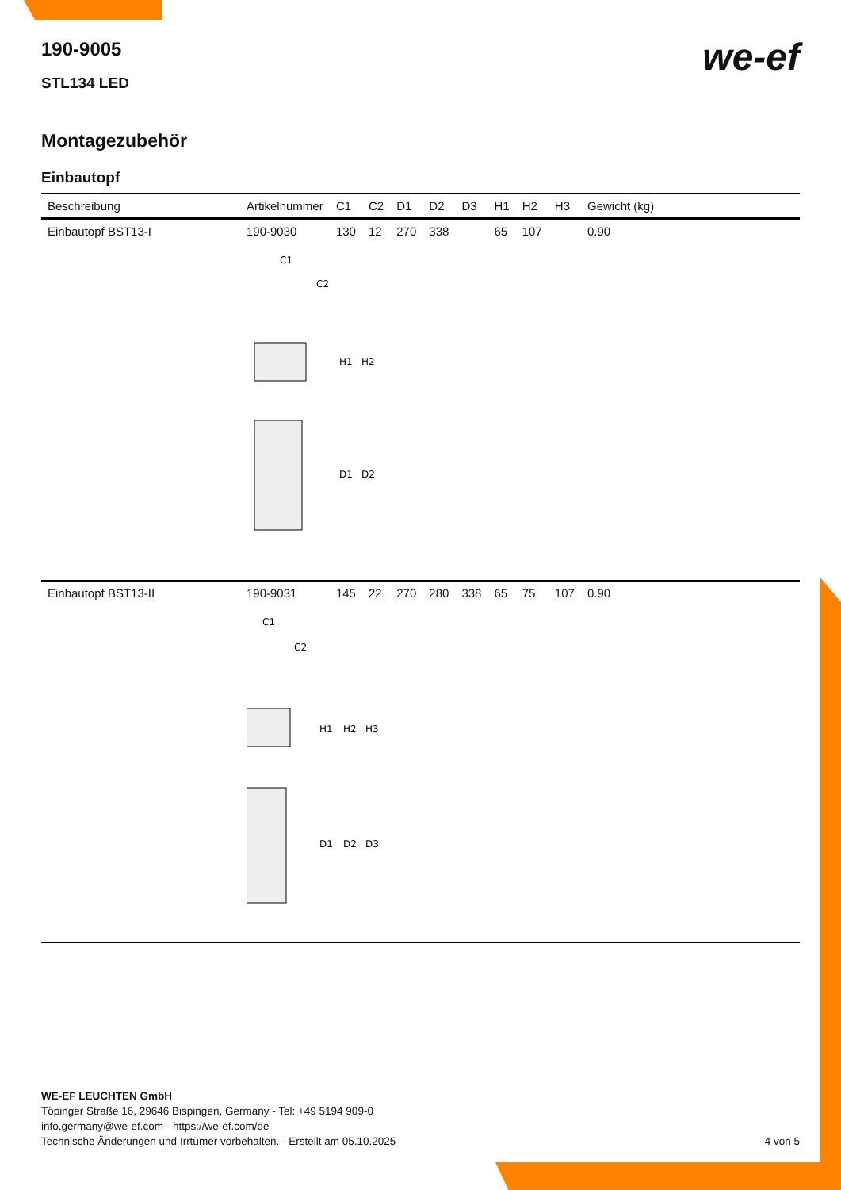we-ef
190-9005
STL134 LED
Montagezubehör
Einbautopf
| Beschreibung | Artikelnummer | C1 | C2 | D1 | D2 | D3 | H1 | H2 | H3 | Gewicht (kg) |
| --- | --- | --- | --- | --- | --- | --- | --- | --- | --- | --- |
| Einbautopf BST13-I | 190-9030 | 130 | 12 | 270 | 338 | | 65 | 107 | | 0.90 |
| | C1 C2 H1 H2 D1 D2 | | | | | | | | | |
| Einbautopf BST13-II | 190-9031 | 145 | 22 | 270 | 280 | 338 | 65 | 75 | 107 | 0.90 |
| | C1 C2 H1 H2 H3 D1 D2 D3 | | | | | | | | | |
WE-EF LEUCHTEN GmbH
Töpinger Straße 16, 29646 Bispingen, Germany - Tel: +49 5194 909-0
info.germany@we-ef.com - https://we-ef.com/de
Technische Änderungen und Irrtümer vorbehalten. - Erstellt am 05.10.2025
4 von 5